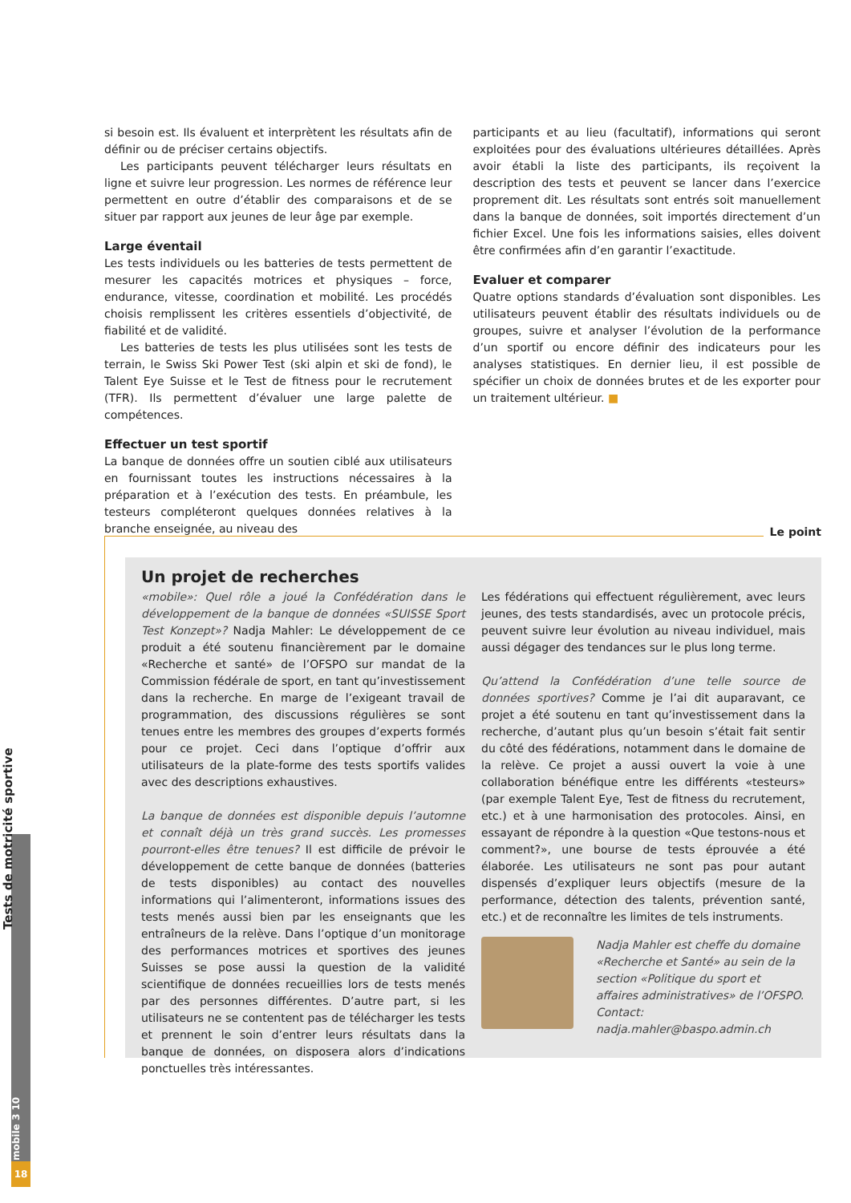18
Tests de motricité sportive
mobile 3 10
si besoin est. Ils évaluent et interprètent les résultats afin de définir ou de préciser certains objectifs.
Les participants peuvent télécharger leurs résultats en ligne et suivre leur progression. Les normes de référence leur permettent en outre d’établir des comparaisons et de se situer par rapport aux jeunes de leur âge par exemple.
Large éventail
Les tests individuels ou les batteries de tests permettent de mesurer les capacités motrices et physiques – force, endurance, vitesse, coordination et mobilité. Les procédés choisis remplissent les critères essentiels d’objectivité, de fiabilité et de validité.
Les batteries de tests les plus utilisées sont les tests de terrain, le Swiss Ski Power Test (ski alpin et ski de fond), le Talent Eye Suisse et le Test de fitness pour le recrutement (TFR). Ils permettent d’évaluer une large palette de compétences.
Effectuer un test sportif
La banque de données offre un soutien ciblé aux utilisateurs en fournissant toutes les instructions nécessaires à la préparation et à l’exécution des tests. En préambule, les testeurs compléteront quelques données relatives à la branche enseignée, au niveau des
participants et au lieu (facultatif), informations qui seront exploitées pour des évaluations ultérieures détaillées. Après avoir établi la liste des participants, ils reçoivent la description des tests et peuvent se lancer dans l’exercice proprement dit. Les résultats sont entrés soit manuellement dans la banque de données, soit importés directement d’un fichier Excel. Une fois les informations saisies, elles doivent être confirmées afin d’en garantir l’exactitude.
Evaluer et comparer
Quatre options standards d’évaluation sont disponibles. Les utilisateurs peuvent établir des résultats individuels ou de groupes, suivre et analyser l’évolution de la performance d’un sportif ou encore définir des indicateurs pour les analyses statistiques. En dernier lieu, il est possible de spécifier un choix de données brutes et de les exporter pour un traitement ultérieur. ■
Le point
Un projet de recherches
«mobile»: Quel rôle a joué la Confédération dans le développement de la banque de données «SUISSE Sport Test Konzept»? Nadja Mahler: Le développement de ce produit a été soutenu financièrement par le domaine «Recherche et santé» de l’OFSPO sur mandat de la Commission fédérale de sport, en tant qu’investissement dans la recherche. En marge de l’exigeant travail de programmation, des discussions régulières se sont tenues entre les membres des groupes d’experts formés pour ce projet. Ceci dans l’optique d’offrir aux utilisateurs de la plate-forme des tests sportifs valides avec des descriptions exhaustives.
La banque de données est disponible depuis l’automne et connaît déjà un très grand succès. Les promesses pourront-elles être tenues? Il est difficile de prévoir le développement de cette banque de données (batteries de tests disponibles) au contact des nouvelles informations qui l’alimenteront, informations issues des tests menés aussi bien par les enseignants que les entraîneurs de la relève. Dans l’optique d’un monitorage des performances motrices et sportives des jeunes Suisses se pose aussi la question de la validité scientifique de données recueillies lors de tests menés par des personnes différentes. D’autre part, si les utilisateurs ne se contentent pas de télécharger les tests et prennent le soin d’entrer leurs résultats dans la banque de données, on disposera alors d’indications ponctuelles très intéressantes.
Les fédérations qui effectuent régulièrement, avec leurs jeunes, des tests standardisés, avec un protocole précis, peuvent suivre leur évolution au niveau individuel, mais aussi dégager des tendances sur le plus long terme.
Qu’attend la Confédération d’une telle source de données sportives? Comme je l’ai dit auparavant, ce projet a été soutenu en tant qu’investissement dans la recherche, d’autant plus qu’un besoin s’était fait sentir du côté des fédérations, notamment dans le domaine de la relève. Ce projet a aussi ouvert la voie à une collaboration bénéfique entre les différents «testeurs» (par exemple Talent Eye, Test de fitness du recrutement, etc.) et à une harmonisation des protocoles. Ainsi, en essayant de répondre à la question «Que testons-nous et comment?», une bourse de tests éprouvée a été élaborée. Les utilisateurs ne sont pas pour autant dispensés d’expliquer leurs objectifs (mesure de la performance, détection des talents, prévention santé, etc.) et de reconnaître les limites de tels instruments.
Nadja Mahler est cheffe du domaine «Recherche et Santé» au sein de la section «Politique du sport et affaires administratives» de l’OFSPO. Contact: nadja.mahler@baspo.admin.ch